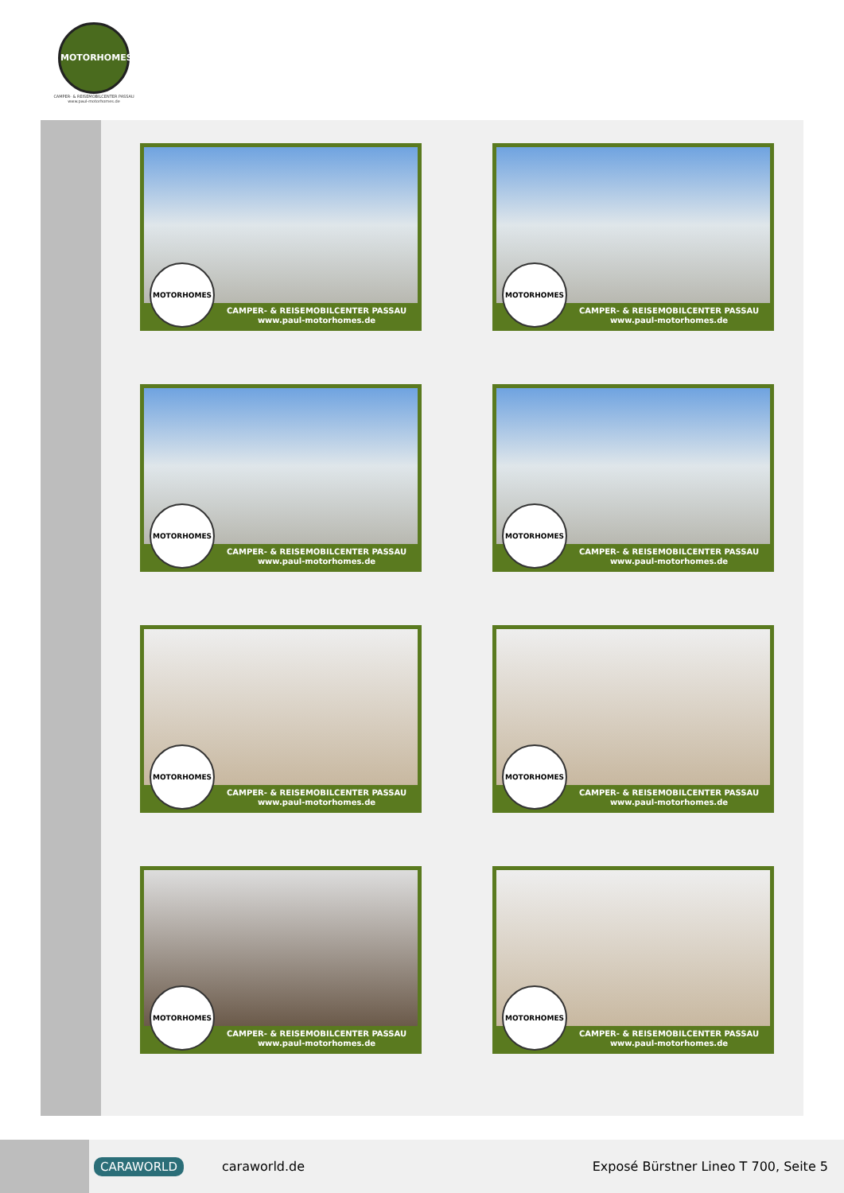MOTORHOMES
CAMPER- & REISEMOBILCENTER PASSAU
www.paul-motorhomes.de
MOTORHOMES
CAMPER- & REISEMOBILCENTER PASSAU
www.paul-motorhomes.de
MOTORHOMES
CAMPER- & REISEMOBILCENTER PASSAU
www.paul-motorhomes.de
MOTORHOMES
CAMPER- & REISEMOBILCENTER PASSAU
www.paul-motorhomes.de
MOTORHOMES
CAMPER- & REISEMOBILCENTER PASSAU
www.paul-motorhomes.de
MOTORHOMES
CAMPER- & REISEMOBILCENTER PASSAU
www.paul-motorhomes.de
MOTORHOMES
CAMPER- & REISEMOBILCENTER PASSAU
www.paul-motorhomes.de
MOTORHOMES
CAMPER- & REISEMOBILCENTER PASSAU
www.paul-motorhomes.de
MOTORHOMES
CAMPER- & REISEMOBILCENTER PASSAU
www.paul-motorhomes.de
CARAWORLD caraworld.de Exposé Bürstner Lineo T 700, Seite 5